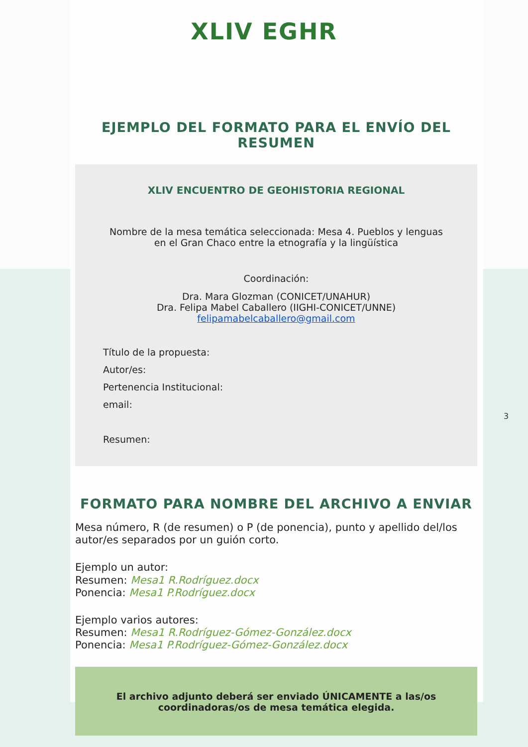XLIV EGHR
EJEMPLO DEL FORMATO PARA EL ENVÍO DEL RESUMEN
XLIV ENCUENTRO DE GEOHISTORIA REGIONAL
Nombre de la mesa temática seleccionada: Mesa 4. Pueblos y lenguas en el Gran Chaco entre la etnografía y la lingüística
Coordinación:
Dra. Mara Glozman (CONICET/UNAHUR)
Dra. Felipa Mabel Caballero (IIGHI-CONICET/UNNE)
felipamabelcaballero@gmail.com
Título de la propuesta:
Autor/es:
Pertenencia Institucional:
email:
Resumen:
FORMATO PARA NOMBRE DEL ARCHIVO A ENVIAR
Mesa número, R (de resumen) o P (de ponencia), punto y apellido del/los autor/es separados por un guión corto.
Ejemplo un autor:
Resumen: Mesa1 R.Rodríguez.docx
Ponencia: Mesa1 P.Rodríguez.docx
Ejemplo varios autores:
Resumen: Mesa1 R.Rodríguez-Gómez-González.docx
Ponencia: Mesa1 P.Rodríguez-Gómez-González.docx
El archivo adjunto deberá ser enviado ÚNICAMENTE a las/os coordinadoras/os de mesa temática elegida.
3